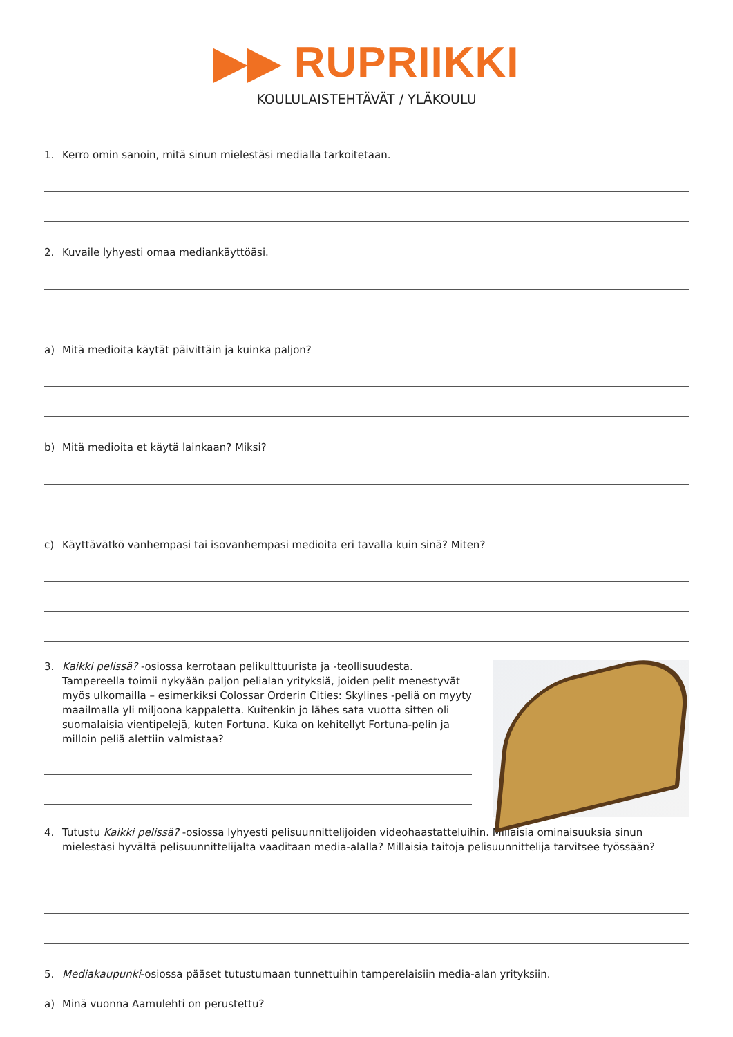▶▶ RUPRIIKKI
KOULULAISTEHTÄVÄT / YLÄKOULU
1. Kerro omin sanoin, mitä sinun mielestäsi medialla tarkoitetaan.
2. Kuvaile lyhyesti omaa mediankäyttöäsi.
a) Mitä medioita käytät päivittäin ja kuinka paljon?
b) Mitä medioita et käytä lainkaan? Miksi?
c) Käyttävätkö vanhempasi tai isovanhempasi medioita eri tavalla kuin sinä? Miten?
3. Kaikki pelissä? -osiossa kerrotaan pelikulttuurista ja -teollisuudesta. Tampereella toimii nykyään paljon pelialan yrityksiä, joiden pelit menestyvät myös ulkomailla – esimerkiksi Colossar Orderin Cities: Skylines -peliä on myyty maailmalla yli miljoona kappaletta. Kuitenkin jo lähes sata vuotta sitten oli suomalaisia vientipelejä, kuten Fortuna. Kuka on kehitellyt Fortuna-pelin ja milloin peliä alettiin valmistaa?
4. Tutustu Kaikki pelissä? -osiossa lyhyesti pelisuunnittelijoiden videohaastatteluihin. Millaisia ominaisuuksia sinun mielestäsi hyvältä pelisuunnittelijalta vaaditaan media-alalla? Millaisia taitoja pelisuunnittelija tarvitsee työssään?
5. Mediakaupunki-osiossa pääset tutustumaan tunnettuihin tamperelaisiin media-alan yrityksiin.
a) Minä vuonna Aamulehti on perustettu?